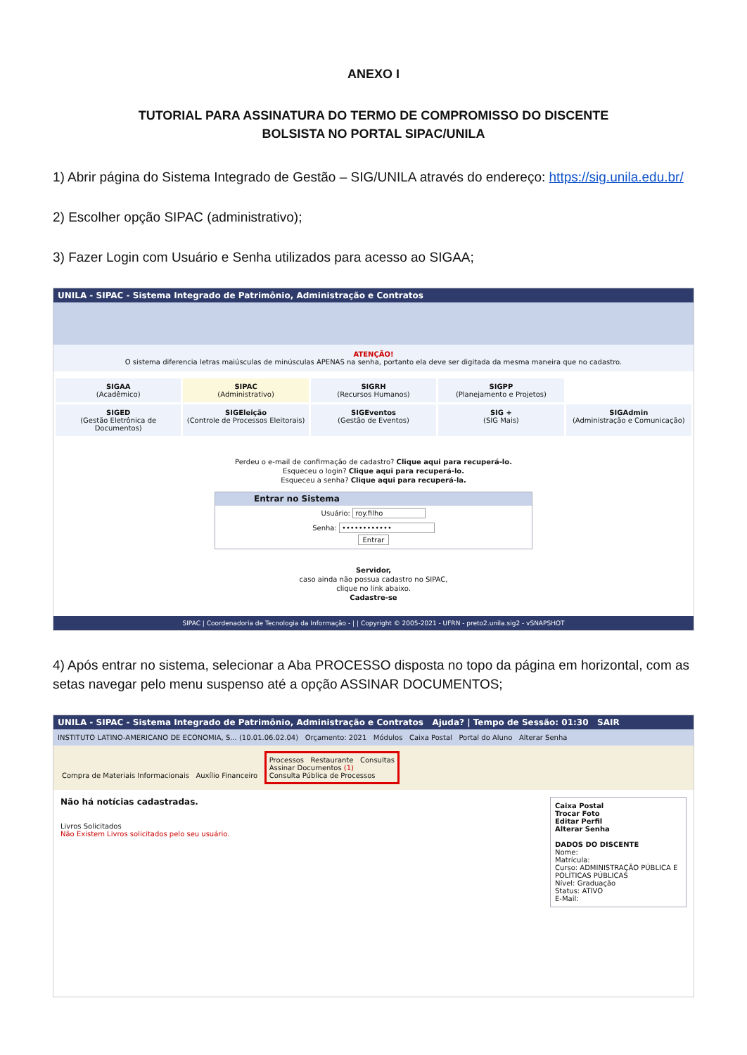ANEXO I
TUTORIAL PARA ASSINATURA DO TERMO DE COMPROMISSO DO DISCENTE
BOLSISTA NO PORTAL SIPAC/UNILA
1) Abrir página do Sistema Integrado de Gestão – SIG/UNILA através do endereço: https://sig.unila.edu.br/
2) Escolher opção SIPAC (administrativo);
3) Fazer Login com Usuário e Senha utilizados para acesso ao SIGAA;
UNILA - SIPAC - Sistema Integrado de Patrimônio, Administração e Contratos
ATENÇÃO!
O sistema diferencia letras maiúsculas de minúsculas APENAS na senha, portanto ela deve ser digitada da mesma maneira que no cadastro.
SIGAA
(Acadêmico)
SIPAC
(Administrativo)
SIGRH
(Recursos Humanos)
SIGPP
(Planejamento e Projetos)
SIGED
(Gestão Eletrônica de Documentos)
SIGEleição
(Controle de Processos Eleitorais)
SIGEventos
(Gestão de Eventos)
SIG +
(SIG Mais)
SIGAdmin
(Administração e Comunicação)
Perdeu o e-mail de confirmação de cadastro? Clique aqui para recuperá-lo.
Esqueceu o login? Clique aqui para recuperá-lo.
Esqueceu a senha? Clique aqui para recuperá-la.
Entrar no Sistema
Usuário: roy.filho
Senha: ••••••••••••
Entrar
Servidor,
caso ainda não possua cadastro no SIPAC,
clique no link abaixo.
Cadastre-se
SIPAC | Coordenadoria de Tecnologia da Informação - | | Copyright © 2005-2021 - UFRN - preto2.unila.sig2 - vSNAPSHOT
4) Após entrar no sistema, selecionar a Aba PROCESSO disposta no topo da página em horizontal, com as setas navegar pelo menu suspenso até a opção ASSINAR DOCUMENTOS;
UNILA - SIPAC - Sistema Integrado de Patrimônio, Administração e Contratos Ajuda? | Tempo de Sessão: 01:30 SAIR
INSTITUTO LATINO-AMERICANO DE ECONOMIA, S... (10.01.06.02.04) Orçamento: 2021 Módulos Caixa Postal Portal do Aluno Alterar Senha
Compra de Materiais Informacionais Auxílio Financeiro Processos Restaurante Consultas
Assinar Documentos (1)
Consulta Pública de Processos
Não há notícias cadastradas.
Livros Solicitados
Não Existem Livros solicitados pelo seu usuário.
Caixa Postal
Trocar Foto
Editar Perfil
Alterar Senha
DADOS DO DISCENTE
Nome:
Matrícula:
Curso: ADMINISTRAÇÃO PÚBLICA E POLÍTICAS PÚBLICAS
Nível: Graduação
Status: ATIVO
E-Mail: